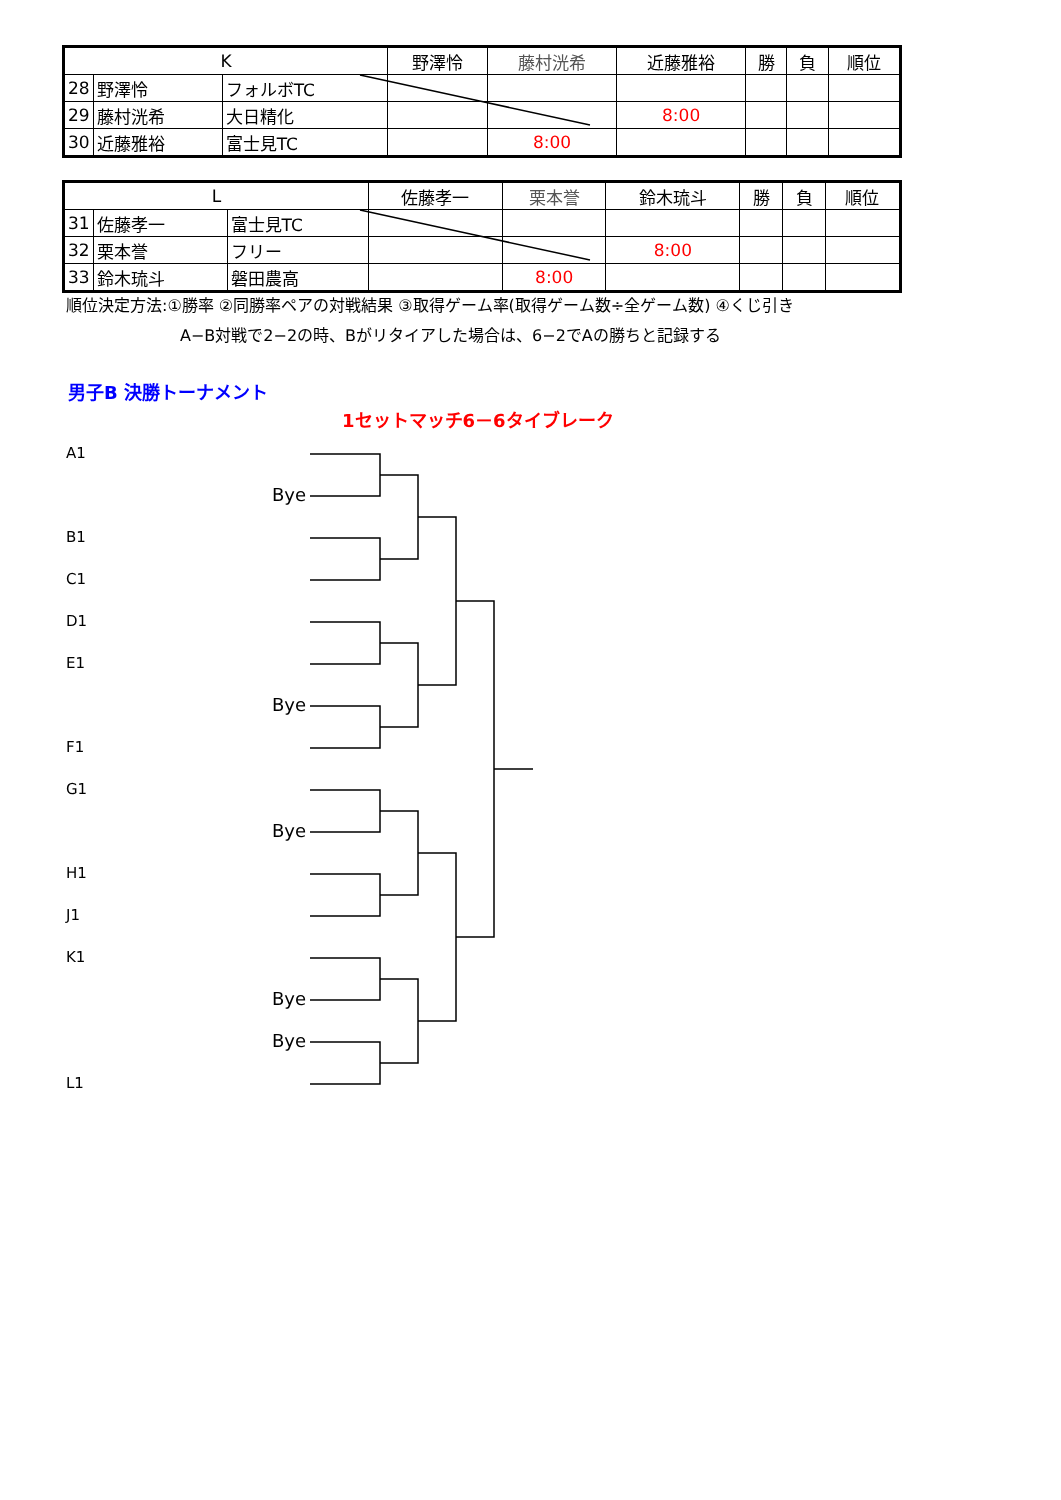| K | | | 野澤怜 | 藤村洸希 | 近藤雅裕 | 勝 | 負 | 順位 |
| --- | --- | --- | --- | --- | --- | --- | --- | --- |
| 28 | 野澤怜 | フォルボTC | | | | | | |
| 29 | 藤村洸希 | 大日精化 | | | 8:00 | | | |
| 30 | 近藤雅裕 | 富士見TC | | 8:00 | | | | |
| L | | | 佐藤孝一 | 栗本誉 | 鈴木琉斗 | 勝 | 負 | 順位 |
| --- | --- | --- | --- | --- | --- | --- | --- | --- |
| 31 | 佐藤孝一 | 富士見TC | | | | | | |
| 32 | 栗本誉 | フリー | | | 8:00 | | | |
| 33 | 鈴木琉斗 | 磐田農高 | | 8:00 | | | | |
順位決定方法:①勝率 ②同勝率ペアの対戦結果 ③取得ゲーム率(取得ゲーム数÷全ゲーム数) ④くじ引き
A−B対戦で2−2の時、Bがリタイアした場合は、6−2でAの勝ちと記録する
男子B 決勝トーナメント
1セットマッチ6－6タイブレーク
A1
Bye
B1
C1
D1
E1
Bye
F1
G1
Bye
H1
J1
K1
Bye
Bye
L1